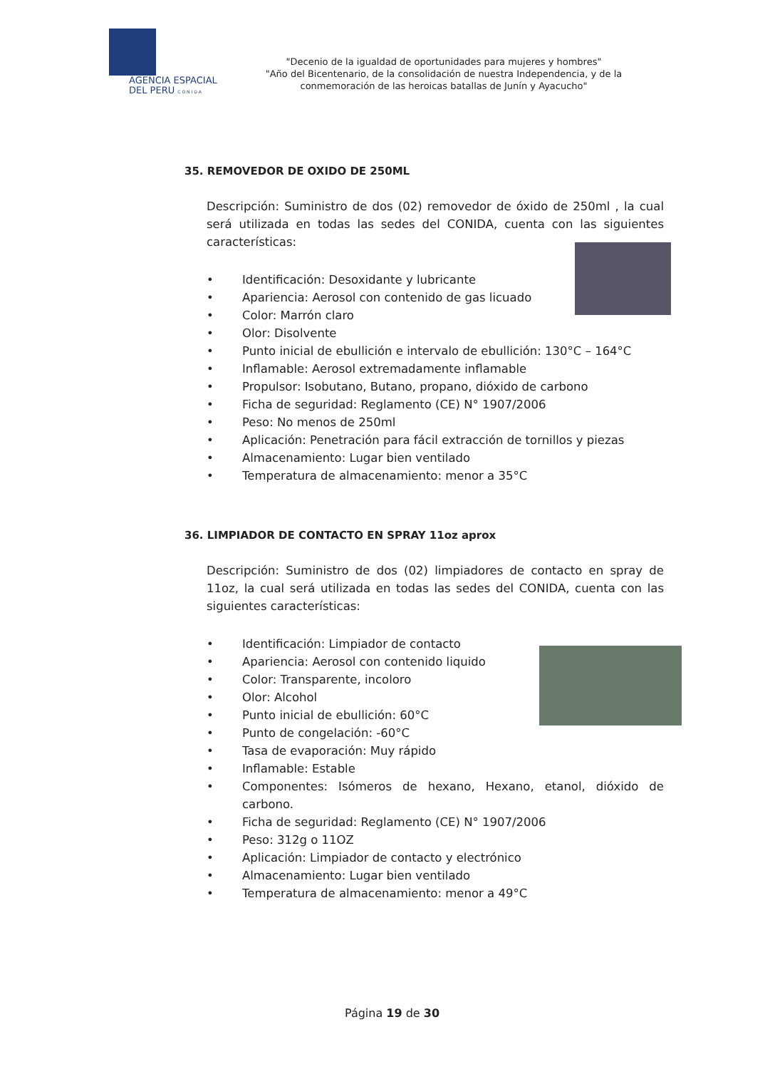AGENCIA ESPACIAL
DEL PERU C O N I D A
"Decenio de la igualdad de oportunidades para mujeres y hombres"
"Año del Bicentenario, de la consolidación de nuestra Independencia, y de la conmemoración de las heroicas batallas de Junín y Ayacucho"
35. REMOVEDOR DE OXIDO DE 250ML
Descripción: Suministro de dos (02) removedor de óxido de 250ml , la cual será utilizada en todas las sedes del CONIDA, cuenta con las siguientes características:
• Identificación: Desoxidante y lubricante
• Apariencia: Aerosol con contenido de gas licuado
• Color: Marrón claro
• Olor: Disolvente
• Punto inicial de ebullición e intervalo de ebullición: 130°C – 164°C
• Inflamable: Aerosol extremadamente inflamable
• Propulsor: Isobutano, Butano, propano, dióxido de carbono
• Ficha de seguridad: Reglamento (CE) N° 1907/2006
• Peso: No menos de 250ml
• Aplicación: Penetración para fácil extracción de tornillos y piezas
• Almacenamiento: Lugar bien ventilado
• Temperatura de almacenamiento: menor a 35°C
36. LIMPIADOR DE CONTACTO EN SPRAY 11oz aprox
Descripción: Suministro de dos (02) limpiadores de contacto en spray de 11oz, la cual será utilizada en todas las sedes del CONIDA, cuenta con las siguientes características:
• Identificación: Limpiador de contacto
• Apariencia: Aerosol con contenido liquido
• Color: Transparente, incoloro
• Olor: Alcohol
• Punto inicial de ebullición: 60°C
• Punto de congelación: -60°C
• Tasa de evaporación: Muy rápido
• Inflamable: Estable
• Componentes: Isómeros de hexano, Hexano, etanol, dióxido de carbono.
• Ficha de seguridad: Reglamento (CE) N° 1907/2006
• Peso: 312g o 11OZ
• Aplicación: Limpiador de contacto y electrónico
• Almacenamiento: Lugar bien ventilado
• Temperatura de almacenamiento: menor a 49°C
Página 19 de 30